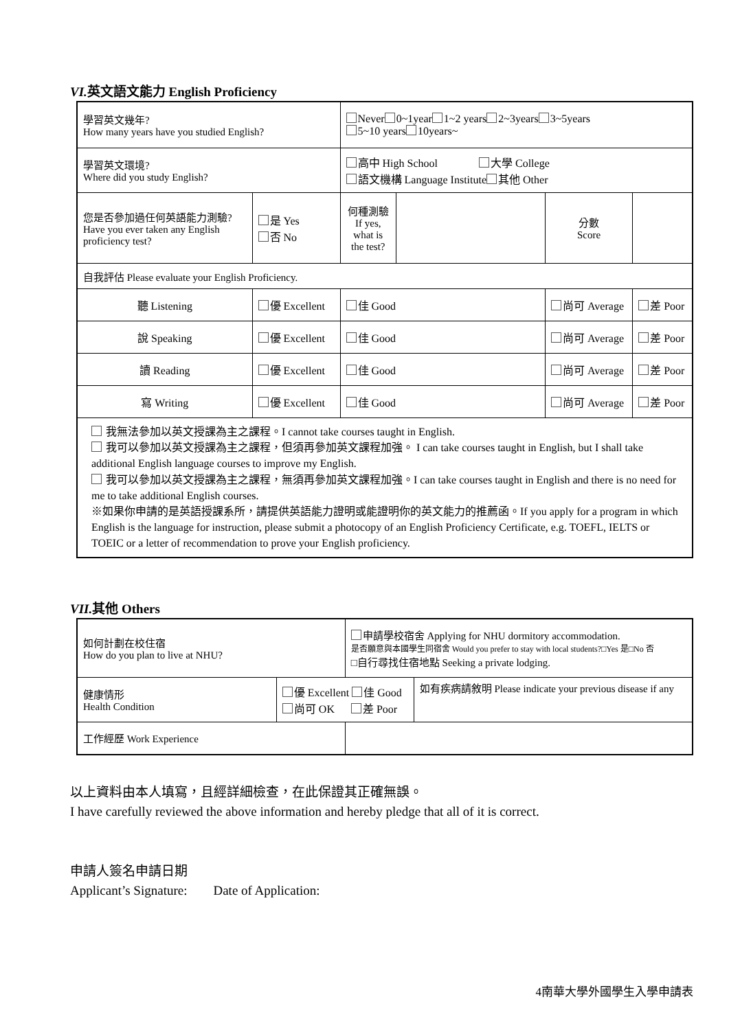VI. 英文語文能力 English Proficiency
| 學習英文幾年? How many years have you studied English? | | | Never 0~1year 1~2 years 2~3years 3~5years 5~10 years 10years~ | | | |
| 學習英文環境? Where did you study English? | | | 高中 High School 大學 College 語文機構 Language Institute 其他 Other | | | |
| 您是否參加過任何英語能力測驗? Have you ever taken any English proficiency test? | | 是 Yes 否 No | 何種測驗 If yes, what is the test? | | 分數 Score | |
| 自我評估 Please evaluate your English Proficiency. | | | | | | |
| 聽 Listening | 優 Excellent | | 佳 Good | | 尚可 Average | 差 Poor |
| 說 Speaking | 優 Excellent | | 佳 Good | | 尚可 Average | 差 Poor |
| 讀 Reading | 優 Excellent | | 佳 Good | | 尚可 Average | 差 Poor |
| 寫 Writing | 優 Excellent | | 佳 Good | | 尚可 Average | 差 Poor |
| 我無法參加以英文授課為主之課程。I cannot take courses taught in English. 我可以參加以英文授課為主之課程，但須再參加英文課程加強。 I can take courses taught in English, but I shall take additional English language courses to improve my English. 我可以參加以英文授課為主之課程，無須再參加英文課程加強。I can take courses taught in English and there is no need for me to take additional English courses. ※如果你申請的是英語授課系所，請提供英語能力證明或能證明你的英文能力的推薦函。If you apply for a program in which English is the language for instruction, please submit a photocopy of an English Proficiency Certificate, e.g. TOEFL, IELTS or TOEIC or a letter of recommendation to prove your English proficiency. | | | | | | |
VII. 其他 Others
| 如何計劃在校住宿 How do you plan to live at NHU? | | 申請學校宿舍 Applying for NHU dormitory accommodation. 是否願意與本國學生同宿舍 Would you prefer to stay with local students?□Yes 是□No 否 □自行尋找住宿地點 Seeking a private lodging. | |
| 健康情形 Health Condition | 優 Excellent 佳 Good 尚可 OK 差 Poor | | 如有疾病請敘明 Please indicate your previous disease if any |
| 工作經歷 Work Experience | | | |
以上資料由本人填寫，且經詳細檢查，在此保證其正確無誤。
I have carefully reviewed the above information and hereby pledge that all of it is correct.
申請人簽名申請日期
Applicant’s Signature: Date of Application:
4南華大學外國學生入學申請表